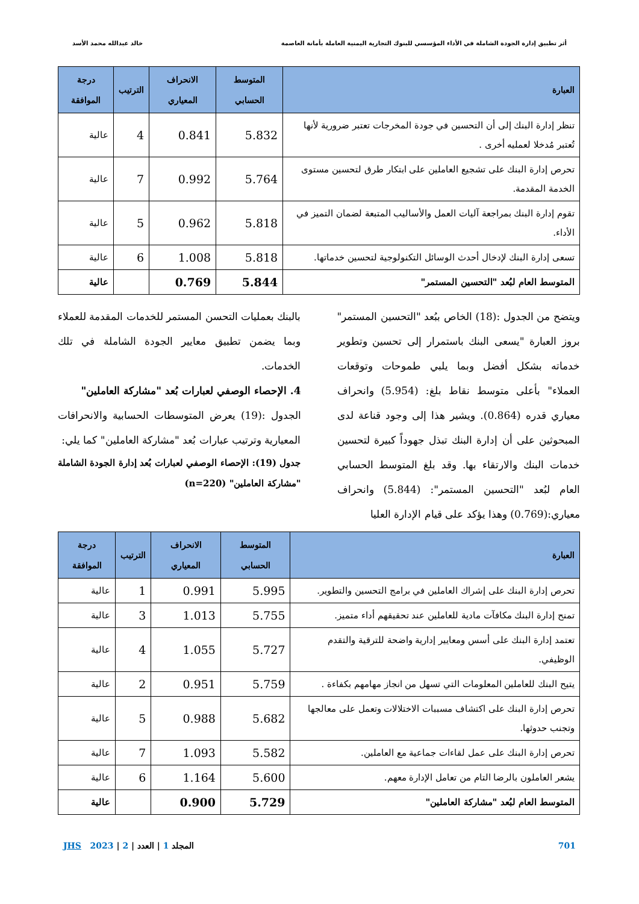أثر تطبيق إدارة الجودة الشاملة في الأداء المؤسسي للبنوك التجارية اليمنية العاملة بأمانة العاصمة
خالد عبدالله محمد الأسد
| العبارة | المتوسط الحسابي | الانحراف المعياري | الترتيب | درجة الموافقة |
| --- | --- | --- | --- | --- |
| تنظر إدارة البنك إلى أن التحسين في جودة المخرجات تعتبر ضرورية لأنها تُعتبر مُدخلا لعمليه أخرى . | 5.832 | 0.841 | 4 | عالية |
| تحرص إدارة البنك على تشجيع العاملين على ابتكار طرق لتحسين مستوى الخدمة المقدمة. | 5.764 | 0.992 | 7 | عالية |
| تقوم إدارة البنك بمراجعة آليات العمل والأساليب المتبعة لضمان التميز في الأداء. | 5.818 | 0.962 | 5 | عالية |
| تسعى إدارة البنك لإدخال أحدث الوسائل التكنولوجية لتحسين خدماتها. | 5.818 | 1.008 | 6 | عالية |
| المتوسط العام لبُعد "التحسين المستمر" | 5.844 | 0.769 | | عالية |
ويتضح من الجدول :(18) الخاص ببُعد "التحسين المستمر" بروز العبارة "يسعى البنك باستمرار إلى تحسين وتطوير خدماته بشكل أفضل وبما يلبي طموحات وتوقعات العملاء" بأعلى متوسط نقاط بلغ: (5.954) وانحراف معياري قدره (0.864). ويشير هذا إلى وجود قناعة لدى المبحوثين على أن إدارة البنك تبذل جهوداً كبيرة لتحسين خدمات البنك والارتقاء بها. وقد بلغ المتوسط الحسابي العام لبُعد "التحسين المستمر": (5.844) وانحراف معياري:(0.769) وهذا يؤكد على قيام الإدارة العليا
بالبنك بعمليات التحسن المستمر للخدمات المقدمة للعملاء وبما يضمن تطبيق معايير الجودة الشاملة في تلك الخدمات.
4. الإحصاء الوصفي لعبارات بُعد "مشاركة العاملين"
الجدول :(19) يعرض المتوسطات الحسابية والانحرافات المعيارية وترتيب عبارات بُعد "مشاركة العاملين" كما يلي:
جدول (19): الإحصاء الوصفي لعبارات بُعد إدارة الجودة الشاملة "مشاركة العاملين" (n=220)
| العبارة | المتوسط الحسابي | الانحراف المعياري | الترتيب | درجة الموافقة |
| --- | --- | --- | --- | --- |
| تحرص إدارة البنك على إشراك العاملين في برامج التحسين والتطوير. | 5.995 | 0.991 | 1 | عالية |
| تمنح إدارة البنك مكافآت مادية للعاملين عند تحقيقهم أداء متميز. | 5.755 | 1.013 | 3 | عالية |
| تعتمد إدارة البنك على أسس ومعايير إدارية واضحة للترقية والتقدم الوظيفي. | 5.727 | 1.055 | 4 | عالية |
| يتيح البنك للعاملين المعلومات التي تسهل من انجاز مهامهم بكفاءة . | 5.759 | 0.951 | 2 | عالية |
| تحرص إدارة البنك على اكتشاف مسببات الاختلالات وتعمل على معالجها وتجنب حدوثها. | 5.682 | 0.988 | 5 | عالية |
| تحرص إدارة البنك على عمل لقاءات جماعية مع العاملين. | 5.582 | 1.093 | 7 | عالية |
| يشعر العاملون بالرضا التام من تعامل الإدارة معهم. | 5.600 | 1.164 | 6 | عالية |
| المتوسط العام لبُعد "مشاركة العاملين" | 5.729 | 0.900 | | عالية |
701 المجلد 1 | العدد | 2 | 2023 JHS